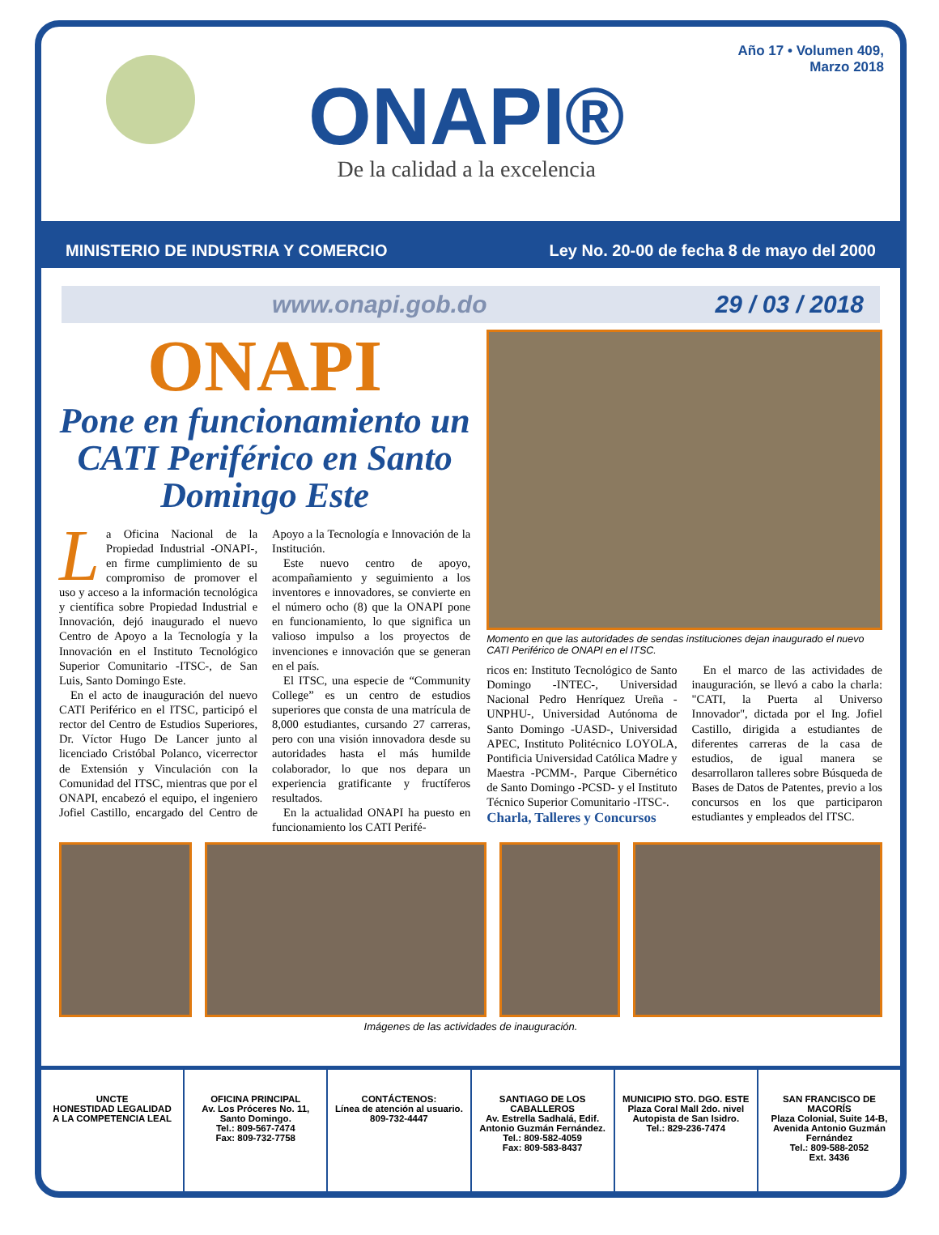ONAPI®
De la calidad a la excelencia
Año 17 • Volumen 409,
Marzo 2018
MINISTERIO DE INDUSTRIA Y COMERCIO Ley No. 20-00 de fecha 8 de mayo del 2000
www.onapi.gob.do 29 / 03 / 2018
ONAPI
Pone en funcionamiento un CATI Periférico en Santo Domingo Este
La Oficina Nacional de la Propiedad Industrial -ONAPI-, en firme cumplimiento de su compromiso de promover el uso y acceso a la información tecnológica y científica sobre Propiedad Industrial e Innovación, dejó inaugurado el nuevo Centro de Apoyo a la Tecnología y la Innovación en el Instituto Tecnológico Superior Comunitario -ITSC-, de San Luis, Santo Domingo Este.
En el acto de inauguración del nuevo CATI Periférico en el ITSC, participó el rector del Centro de Estudios Superiores, Dr. Víctor Hugo De Lancer junto al licenciado Cristóbal Polanco, vicerrector de Extensión y Vinculación con la Comunidad del ITSC, mientras que por el ONAPI, encabezó el equipo, el ingeniero Jofiel Castillo, encargado del Centro de Apoyo a la Tecnología e Innovación de la Institución.
Este nuevo centro de apoyo, acompañamiento y seguimiento a los inventores e innovadores, se convierte en el número ocho (8) que la ONAPI pone en funcionamiento, lo que significa un valioso impulso a los proyectos de invenciones e innovación que se generan en el país.
El ITSC, una especie de “Community College” es un centro de estudios superiores que consta de una matrícula de 8,000 estudiantes, cursando 27 carreras, pero con una visión innovadora desde su autoridades hasta el más humilde colaborador, lo que nos depara un experiencia gratificante y fructíferos resultados.
En la actualidad ONAPI ha puesto en funcionamiento los CATI Perifé-
Momento en que las autoridades de sendas instituciones dejan inaugurado el nuevo CATI Periférico de ONAPI en el ITSC.
ricos en: Instituto Tecnológico de Santo Domingo -INTEC-, Universidad Nacional Pedro Henríquez Ureña -UNPHU-, Universidad Autónoma de Santo Domingo -UASD-, Universidad APEC, Instituto Politécnico LOYOLA, Pontificia Universidad Católica Madre y Maestra -PCMM-, Parque Cibernético de Santo Domingo -PCSD- y el Instituto Técnico Superior Comunitario -ITSC-.
Charla, Talleres y Concursos
En el marco de las actividades de inauguración, se llevó a cabo la charla: "CATI, la Puerta al Universo Innovador", dictada por el Ing. Jofiel Castillo, dirigida a estudiantes de diferentes carreras de la casa de estudios, de igual manera se desarrollaron talleres sobre Búsqueda de Bases de Datos de Patentes, previo a los concursos en los que participaron estudiantes y empleados del ITSC.
Imágenes de las actividades de inauguración.
UNCTE
HONESTIDAD LEGALIDAD
A LA COMPETENCIA LEAL
OFICINA PRINCIPAL
Av. Los Próceres No. 11, Santo Domingo.
Tel.: 809-567-7474
Fax: 809-732-7758
CONTÁCTENOS:
Línea de atención al usuario.
809-732-4447
SANTIAGO DE LOS CABALLEROS
Av. Estrella Sadhalá, Edif. Antonio Guzmán Fernández.
Tel.: 809-582-4059
Fax: 809-583-8437
MUNICIPIO STO. DGO. ESTE
Plaza Coral Mall 2do. nivel Autopista de San Isidro.
Tel.: 829-236-7474
SAN FRANCISCO DE MACORÍS
Plaza Colonial, Suite 14-B, Avenida Antonio Guzmán Fernández
Tel.: 809-588-2052
Ext. 3436